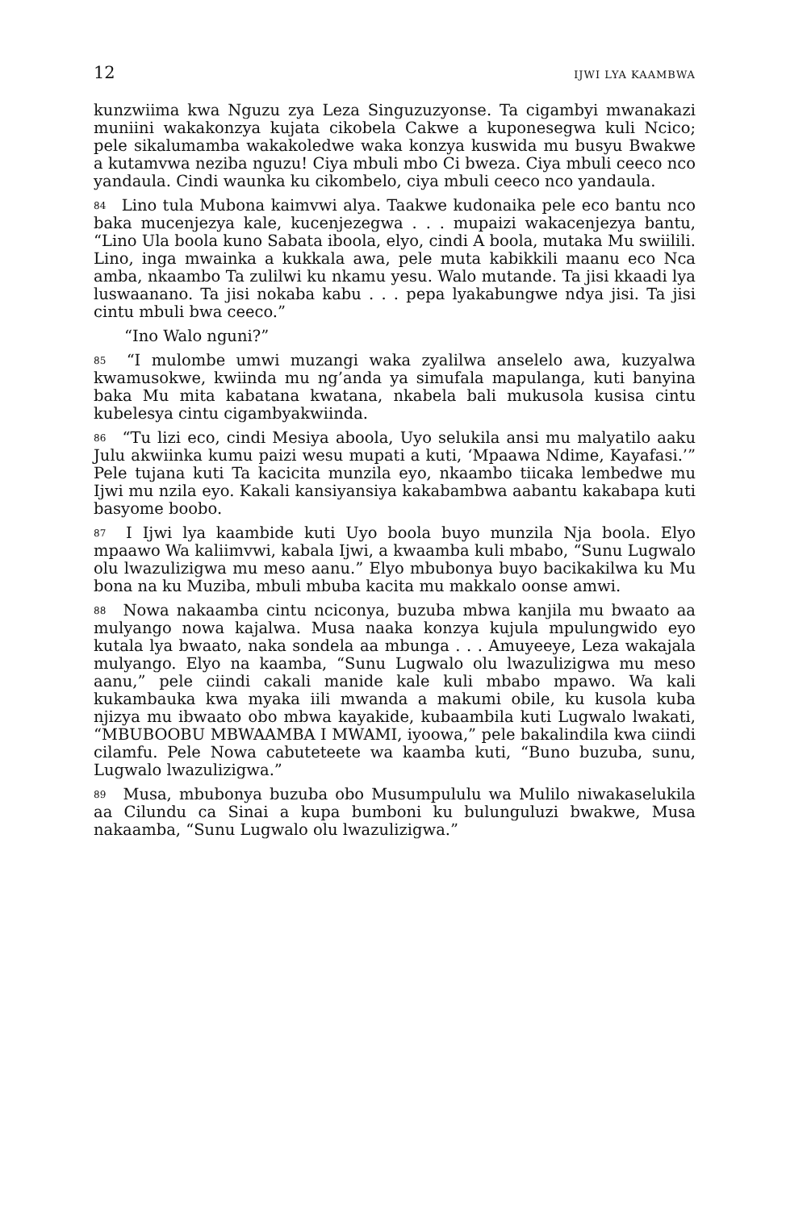12 IJWI LYA KAAMBWA
kunzwiima kwa Nguzu zya Leza Singuzuzyonse. Ta cigambyi mwanakazi muniini wakakonzya kujata cikobela Cakwe a kuponesegwa kuli Ncico; pele sikalumamba wakakoledwe waka konzya kuswida mu busyu Bwakwe a kutamvwa neziba nguzu! Ciya mbuli mbo Ci bweza. Ciya mbuli ceeco nco yandaula. Cindi waunka ku cikombelo, ciya mbuli ceeco nco yandaula.
84 Lino tula Mubona kaimvwi alya. Taakwe kudonaika pele eco bantu nco baka mucenjezya kale, kucenjezegwa . . . mupaizi wakacenjezya bantu, “Lino Ula boola kuno Sabata iboola, elyo, cindi A boola, mutaka Mu swiilili. Lino, inga mwainka a kukkala awa, pele muta kabikkili maanu eco Nca amba, nkaambo Ta zulilwi ku nkamu yesu. Walo mutande. Ta jisi kkaadi lya luswaanano. Ta jisi nokaba kabu . . . pepa lyakabungwe ndya jisi. Ta jisi cintu mbuli bwa ceeco.”
“Ino Walo nguni?”
85 “I mulombe umwi muzangi waka zyalilwa anselelo awa, kuzyalwa kwamusokwe, kwiinda mu ng’anda ya simufala mapulanga, kuti banyina baka Mu mita kabatana kwatana, nkabela bali mukusola kusisa cintu kubelesya cintu cigambyakwiinda.
86 “Tu lizi eco, cindi Mesiya aboola, Uyo selukila ansi mu malyatilo aaku Julu akwiinka kumu paizi wesu mupati a kuti, ‘Mpaawa Ndime, Kayafasi.’” Pele tujana kuti Ta kacicita munzila eyo, nkaambo tiicaka lembedwe mu Ijwi mu nzila eyo. Kakali kansiyansiya kakabambwa aabantu kakabapa kuti basyome boobo.
87 I Ijwi lya kaambide kuti Uyo boola buyo munzila Nja boola. Elyo mpaawo Wa kaliimvwi, kabala Ijwi, a kwaamba kuli mbabo, “Sunu Lugwalo olu lwazulizigwa mu meso aanu.” Elyo mbubonya buyo bacikakilwa ku Mu bona na ku Muziba, mbuli mbuba kacita mu makkalo oonse amwi.
88 Nowa nakaamba cintu nciconya, buzuba mbwa kanjila mu bwaato aa mulyango nowa kajalwa. Musa naaka konzya kujula mpulungwido eyo kutala lya bwaato, naka sondela aa mbunga . . . Amuyeeye, Leza wakajala mulyango. Elyo na kaamba, “Sunu Lugwalo olu lwazulizigwa mu meso aanu,” pele ciindi cakali manide kale kuli mbabo mpawo. Wa kali kukambauka kwa myaka iili mwanda a makumi obile, ku kusola kuba njizya mu ibwaato obo mbwa kayakide, kubaambila kuti Lugwalo lwakati, “MBUBOOBU MBWAAMBA I MWAMI, iyoowa,” pele bakalindila kwa ciindi cilamfu. Pele Nowa cabuteteete wa kaamba kuti, “Buno buzuba, sunu, Lugwalo lwazulizigwa.”
89 Musa, mbubonya buzuba obo Musumpululu wa Mulilo niwakaselukila aa Cilundu ca Sinai a kupa bumboni ku bulunguluzi bwakwe, Musa nakaamba, “Sunu Lugwalo olu lwazulizigwa.”